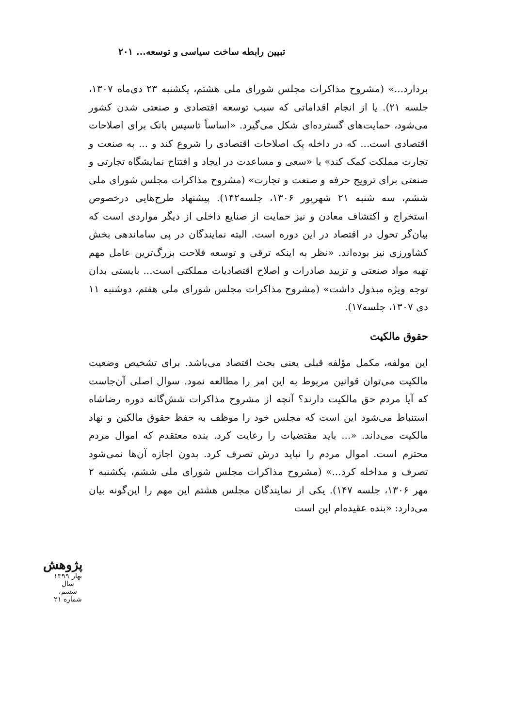تبیین رابطه ساخت سیاسی و توسعه... ۲۰۱
بردارد...» (مشروح مذاکرات مجلس شورای ملی هشتم، یکشنبه ۲۳ دی‌ماه ۱۳۰۷، جلسه ۲۱). یا از انجام اقداماتی که سبب توسعه اقتصادی و صنعتی شدن کشور می‌شود، حمایت‌های گسترده‌ای شکل می‌گیرد. «اساساً تاسیس بانک برای اصلاحات اقتصادی است... که در داخله یک اصلاحات اقتصادی را شروع کند و ... به صنعت و تجارت مملکت کمک کند» یا «سعی و مساعدت در ایجاد و افتتاح نمایشگاه تجارتی و صنعتی برای ترویج حرفه و صنعت و تجارت» (مشروح مذاکرات مجلس شورای ملی ششم، سه شنبه ۲۱ شهریور ۱۳۰۶، جلسه۱۴۲). پیشنهاد طرح‌هایی درخصوص استخراج و اکتشاف معادن و نیز حمایت از صنایع داخلی از دیگر مواردی است که بیان‌گر تحول در اقتصاد در این دوره است. البته نمایندگان در پی ساماندهی بخش کشاورزی نیز بوده‌اند. «نظر به اینکه ترقی و توسعه فلاحت بزرگ‌ترین عامل مهم تهیه مواد صنعتی و تزیید صادرات و اصلاح اقتصادیات مملکتی است... بایستی بدان توجه ویژه مبذول داشت» (مشروح مذاکرات مجلس شورای ملی هفتم، دوشنبه ۱۱ دی ۱۳۰۷، جلسه۱۷).
حقوق مالکیت
این مولفه، مکمل مؤلفه قبلی یعنی بحث اقتصاد می‌باشد. برای تشخیص وضعیت مالکیت می‌توان قوانین مربوط به این امر را مطالعه نمود. سوال اصلی آن‌جاست که آیا مردم حق مالکیت دارند؟ آنچه از مشروح مذاکرات شش‌گانه دوره رضاشاه استنباط می‌شود این است که مجلس خود را موظف به حفظ حقوق مالکین و نهاد مالکیت می‌داند. «... باید مقتضیات را رعایت کرد. بنده معتقدم که اموال مردم محترم است. اموال مردم را نباید درش تصرف کرد. بدون اجازه آن‌ها نمی‌شود تصرف و مداخله کرد...» (مشروح مذاکرات مجلس شورای ملی ششم، یکشنبه ۲ مهر ۱۳۰۶، جلسه ۱۴۷). یکی از نمایندگان مجلس هشتم این مهم را این‌گونه بیان می‌دارد: «بنده عقیده‌ام این است
پژوهش
بهار ۱۳۹۹
سال ششم، شماره ۲۱